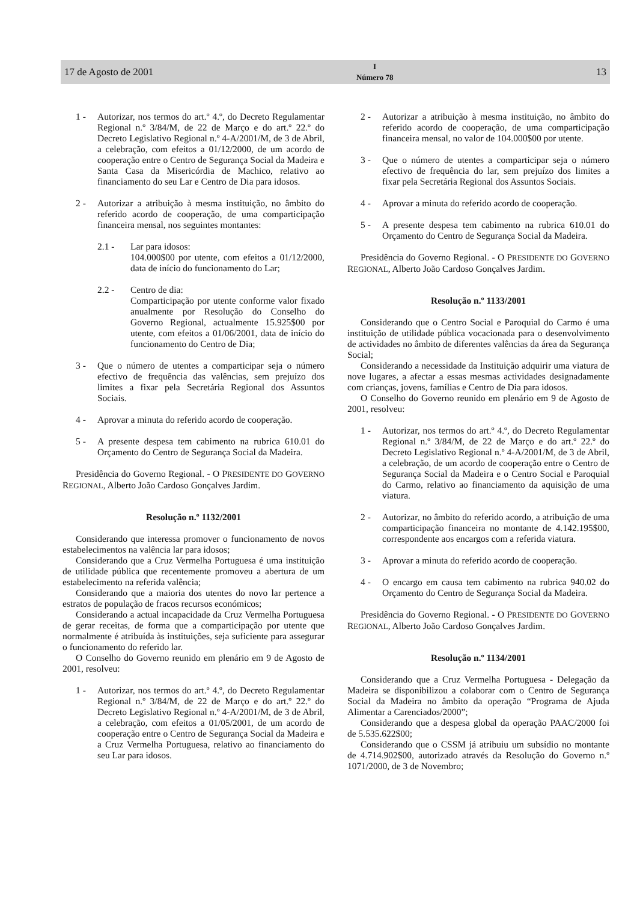17 de Agosto de 2001 I
Número 78 13
1 - Autorizar, nos termos do art.º 4.º, do Decreto Regulamentar Regional n.º 3/84/M, de 22 de Março e do art.º 22.º do Decreto Legislativo Regional n.º 4-A/2001/M, de 3 de Abril, a celebração, com efeitos a 01/12/2000, de um acordo de cooperação entre o Centro de Segurança Social da Madeira e Santa Casa da Misericórdia de Machico, relativo ao financiamento do seu Lar e Centro de Dia para idosos.
2 - Autorizar a atribuição à mesma instituição, no âmbito do referido acordo de cooperação, de uma comparticipação financeira mensal, nos seguintes montantes:
2.1 - Lar para idosos:
104.000$00 por utente, com efeitos a 01/12/2000, data de início do funcionamento do Lar;
2.2 - Centro de dia:
Comparticipação por utente conforme valor fixado anualmente por Resolução do Conselho do Governo Regional, actualmente 15.925$00 por utente, com efeitos a 01/06/2001, data de início do funcionamento do Centro de Dia;
3 - Que o número de utentes a comparticipar seja o número efectivo de frequência das valências, sem prejuízo dos limites a fixar pela Secretária Regional dos Assuntos Sociais.
4 - Aprovar a minuta do referido acordo de cooperação.
5 - A presente despesa tem cabimento na rubrica 610.01 do Orçamento do Centro de Segurança Social da Madeira.
Presidência do Governo Regional. - O PRESIDENTE DO GOVERNO REGIONAL, Alberto João Cardoso Gonçalves Jardim.
Resolução n.º 1132/2001
Considerando que interessa promover o funcionamento de novos estabelecimentos na valência lar para idosos;
Considerando que a Cruz Vermelha Portuguesa é uma instituição de utilidade pública que recentemente promoveu a abertura de um estabelecimento na referida valência;
Considerando que a maioria dos utentes do novo lar pertence a estratos de população de fracos recursos económicos;
Considerando a actual incapacidade da Cruz Vermelha Portuguesa de gerar receitas, de forma que a comparticipação por utente que normalmente é atribuída às instituições, seja suficiente para assegurar o funcionamento do referido lar.
O Conselho do Governo reunido em plenário em 9 de Agosto de 2001, resolveu:
1 - Autorizar, nos termos do art.º 4.º, do Decreto Regulamentar Regional n.º 3/84/M, de 22 de Março e do art.º 22.º do Decreto Legislativo Regional n.º 4-A/2001/M, de 3 de Abril, a celebração, com efeitos a 01/05/2001, de um acordo de cooperação entre o Centro de Segurança Social da Madeira e a Cruz Vermelha Portuguesa, relativo ao financiamento do seu Lar para idosos.
2 - Autorizar a atribuição à mesma instituição, no âmbito do referido acordo de cooperação, de uma comparticipação financeira mensal, no valor de 104.000$00 por utente.
3 - Que o número de utentes a comparticipar seja o número efectivo de frequência do lar, sem prejuízo dos limites a fixar pela Secretária Regional dos Assuntos Sociais.
4 - Aprovar a minuta do referido acordo de cooperação.
5 - A presente despesa tem cabimento na rubrica 610.01 do Orçamento do Centro de Segurança Social da Madeira.
Presidência do Governo Regional. - O PRESIDENTE DO GOVERNO REGIONAL, Alberto João Cardoso Gonçalves Jardim.
Resolução n.º 1133/2001
Considerando que o Centro Social e Paroquial do Carmo é uma instituição de utilidade pública vocacionada para o desenvolvimento de actividades no âmbito de diferentes valências da área da Segurança Social;
Considerando a necessidade da Instituição adquirir uma viatura de nove lugares, a afectar a essas mesmas actividades designadamente com crianças, jovens, famílias e Centro de Dia para idosos.
O Conselho do Governo reunido em plenário em 9 de Agosto de 2001, resolveu:
1 - Autorizar, nos termos do art.º 4.º, do Decreto Regulamentar Regional n.º 3/84/M, de 22 de Março e do art.º 22.º do Decreto Legislativo Regional n.º 4-A/2001/M, de 3 de Abril, a celebração, de um acordo de cooperação entre o Centro de Segurança Social da Madeira e o Centro Social e Paroquial do Carmo, relativo ao financiamento da aquisição de uma viatura.
2 - Autorizar, no âmbito do referido acordo, a atribuição de uma comparticipação financeira no montante de 4.142.195$00, correspondente aos encargos com a referida viatura.
3 - Aprovar a minuta do referido acordo de cooperação.
4 - O encargo em causa tem cabimento na rubrica 940.02 do Orçamento do Centro de Segurança Social da Madeira.
Presidência do Governo Regional. - O PRESIDENTE DO GOVERNO REGIONAL, Alberto João Cardoso Gonçalves Jardim.
Resolução n.º 1134/2001
Considerando que a Cruz Vermelha Portuguesa - Delegação da Madeira se disponibilizou a colaborar com o Centro de Segurança Social da Madeira no âmbito da operação “Programa de Ajuda Alimentar a Carenciados/2000”;
Considerando que a despesa global da operação PAAC/2000 foi de 5.535.622$00;
Considerando que o CSSM já atribuiu um subsídio no montante de 4.714.902$00, autorizado através da Resolução do Governo n.º 1071/2000, de 3 de Novembro;